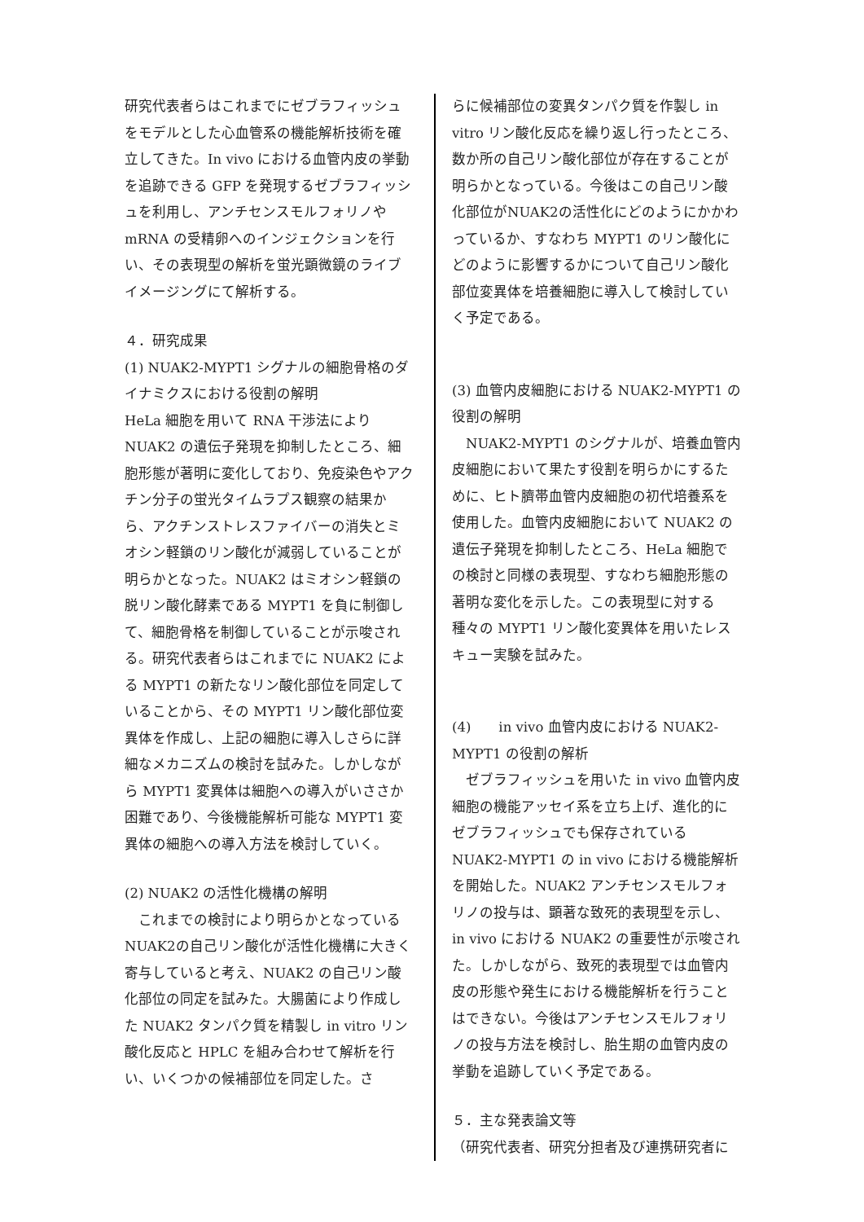研究代表者らはこれまでにゼブラフィッシュをモデルとした心血管系の機能解析技術を確立してきた。In vivo における血管内皮の挙動を追跡できる GFP を発現するゼブラフィッシュを利用し、アンチセンスモルフォリノや mRNA の受精卵へのインジェクションを行い、その表現型の解析を蛍光顕微鏡のライブイメージングにて解析する。
４．研究成果
(1) NUAK2-MYPT1 シグナルの細胞骨格のダイナミクスにおける役割の解明
HeLa 細胞を用いて RNA 干渉法により NUAK2 の遺伝子発現を抑制したところ、細胞形態が著明に変化しており、免疫染色やアクチン分子の蛍光タイムラプス観察の結果から、アクチンストレスファイバーの消失とミオシン軽鎖のリン酸化が減弱していることが明らかとなった。NUAK2 はミオシン軽鎖の脱リン酸化酵素である MYPT1 を負に制御して、細胞骨格を制御していることが示唆される。研究代表者らはこれまでに NUAK2 による MYPT1 の新たなリン酸化部位を同定していることから、その MYPT1 リン酸化部位変異体を作成し、上記の細胞に導入しさらに詳細なメカニズムの検討を試みた。しかしながら MYPT1 変異体は細胞への導入がいささか困難であり、今後機能解析可能な MYPT1 変異体の細胞への導入方法を検討していく。
(2) NUAK2 の活性化機構の解明
　これまでの検討により明らかとなっているNUAK2の自己リン酸化が活性化機構に大きく寄与していると考え、NUAK2 の自己リン酸化部位の同定を試みた。大腸菌により作成した NUAK2 タンパク質を精製し in vitro リン酸化反応と HPLC を組み合わせて解析を行い、いくつかの候補部位を同定した。さ
らに候補部位の変異タンパク質を作製し in vitro リン酸化反応を繰り返し行ったところ、数か所の自己リン酸化部位が存在することが明らかとなっている。今後はこの自己リン酸化部位がNUAK2の活性化にどのようにかかわっているか、すなわち MYPT1 のリン酸化にどのように影響するかについて自己リン酸化部位変異体を培養細胞に導入して検討していく予定である。
(3) 血管内皮細胞における NUAK2-MYPT1 の役割の解明
　NUAK2-MYPT1 のシグナルが、培養血管内皮細胞において果たす役割を明らかにするために、ヒト臍帯血管内皮細胞の初代培養系を使用した。血管内皮細胞において NUAK2 の遺伝子発現を抑制したところ、HeLa 細胞での検討と同様の表現型、すなわち細胞形態の著明な変化を示した。この表現型に対する種々の MYPT1 リン酸化変異体を用いたレスキュー実験を試みた。
(4)　　in vivo 血管内皮における NUAK2-MYPT1 の役割の解析
　ゼブラフィッシュを用いた in vivo 血管内皮細胞の機能アッセイ系を立ち上げ、進化的にゼブラフィッシュでも保存されている NUAK2-MYPT1 の in vivo における機能解析を開始した。NUAK2 アンチセンスモルフォリノの投与は、顕著な致死的表現型を示し、in vivo における NUAK2 の重要性が示唆された。しかしながら、致死的表現型では血管内皮の形態や発生における機能解析を行うことはできない。今後はアンチセンスモルフォリノの投与方法を検討し、胎生期の血管内皮の挙動を追跡していく予定である。
５．主な発表論文等
（研究代表者、研究分担者及び連携研究者に